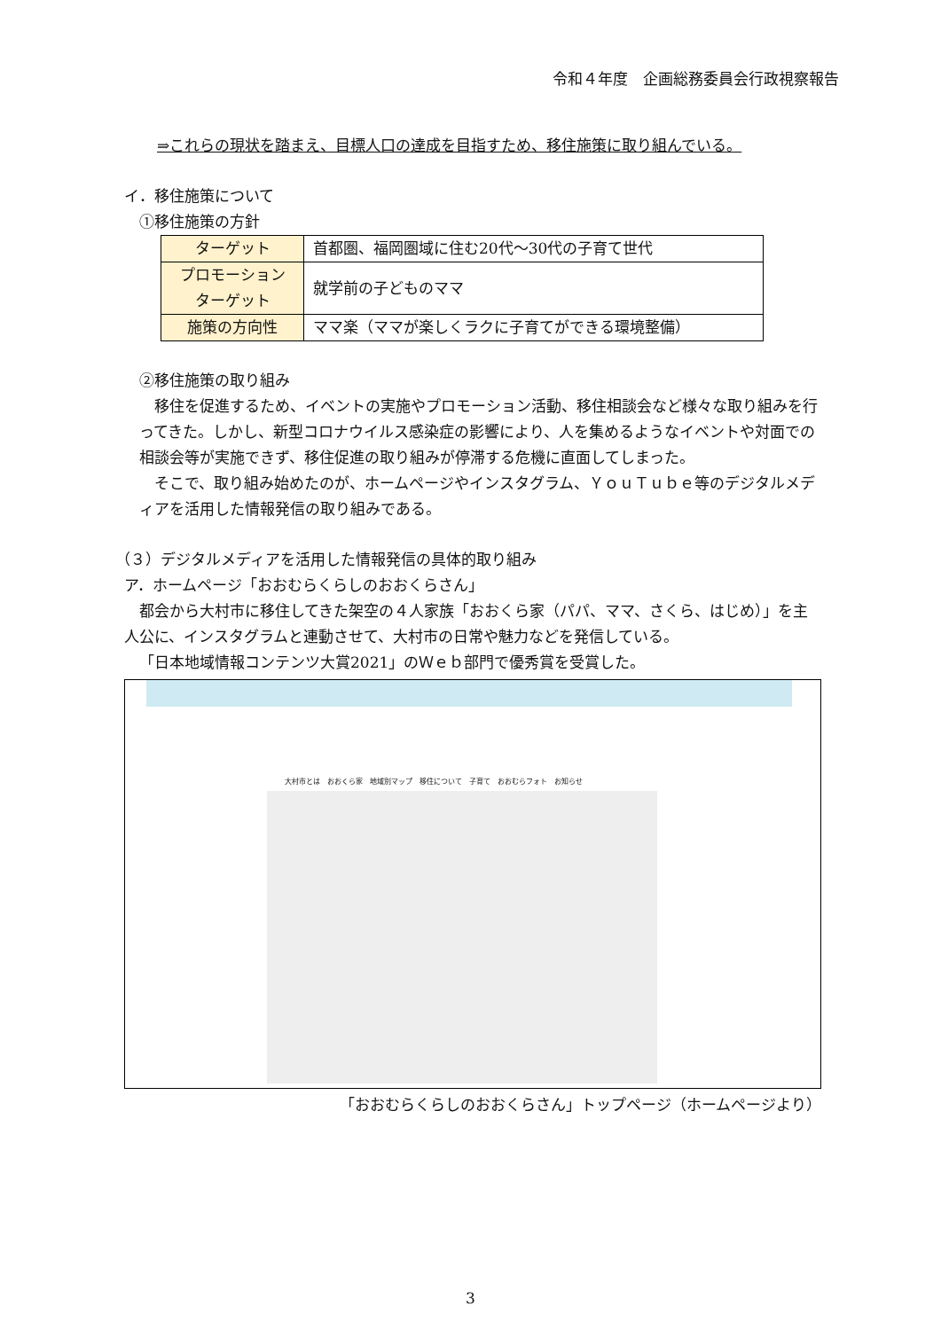令和４年度　企画総務委員会行政視察報告
⇒これらの現状を踏まえ、目標人口の達成を目指すため、移住施策に取り組んでいる。
イ．移住施策について
①移住施策の方針
| ターゲット | 首都圏、福岡圏域に住む20代～30代の子育て世代 |
| プロモーション ターゲット | 就学前の子どものママ |
| 施策の方向性 | ママ楽（ママが楽しくラクに子育てができる環境整備） |
②移住施策の取り組み
移住を促進するため、イベントの実施やプロモーション活動、移住相談会など様々な取り組みを行ってきた。しかし、新型コロナウイルス感染症の影響により、人を集めるようなイベントや対面での相談会等が実施できず、移住促進の取り組みが停滞する危機に直面してしまった。
そこで、取り組み始めたのが、ホームページやインスタグラム、ＹｏｕＴｕｂｅ等のデジタルメディアを活用した情報発信の取り組みである。
（３）デジタルメディアを活用した情報発信の具体的取り組み
ア．ホームページ「おおむらくらしのおおくらさん」
都会から大村市に移住してきた架空の４人家族「おおくら家（パパ、ママ、さくら、はじめ）」を主人公に、インスタグラムと連動させて、大村市の日常や魅力などを発信している。
「日本地域情報コンテンツ大賞2021」のＷｅｂ部門で優秀賞を受賞した。
大村市とは　おおくら家　地域別マップ　移住について　子育て　おおむらフォト　お知らせ
「おおむらくらしのおおくらさん」トップページ（ホームページより）
3